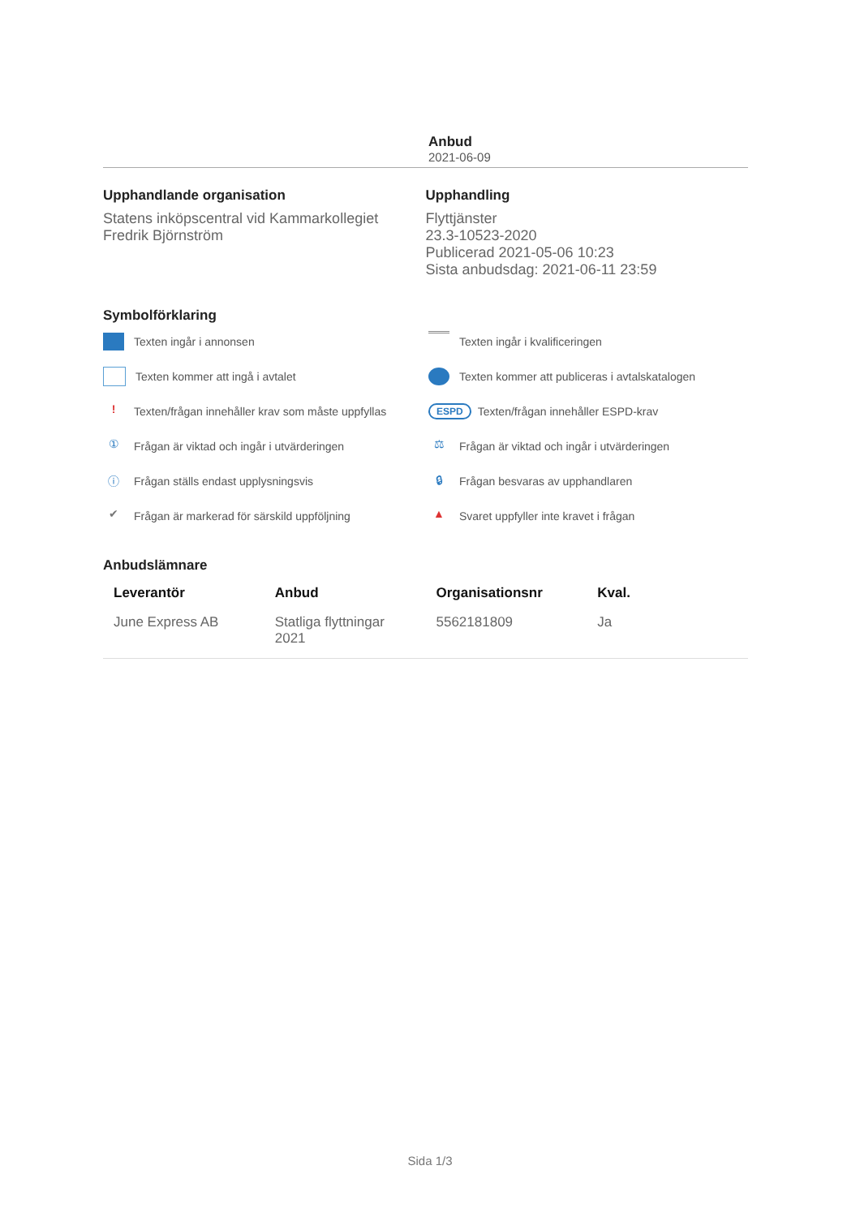Anbud
2021-06-09
Upphandlande organisation
Statens inköpscentral vid Kammarkollegiet
Fredrik Björnström
Upphandling
Flyttjänster
23.3-10523-2020
Publicerad 2021-05-06 10:23
Sista anbudsdag: 2021-06-11 23:59
Symbolförklaring
Texten ingår i annonsen
Texten ingår i kvalificeringen
Texten kommer att ingå i avtalet
Texten kommer att publiceras i avtalskatalogen
! Texten/frågan innehåller krav som måste uppfyllas
ESPD Texten/frågan innehåller ESPD-krav
① Frågan är viktad och ingår i utvärderingen
⚖ Frågan är viktad och ingår i utvärderingen
ⓘ Frågan ställs endast upplysningsvis
🔒︎ Frågan besvaras av upphandlaren
✔ Frågan är markerad för särskild uppföljning
▲ Svaret uppfyller inte kravet i frågan
Anbudslämnare
| Leverantör | Anbud | Organisationsnr | Kval. |
| --- | --- | --- | --- |
| June Express AB | Statliga flyttningar 2021 | 5562181809 | Ja |
Sida 1/3